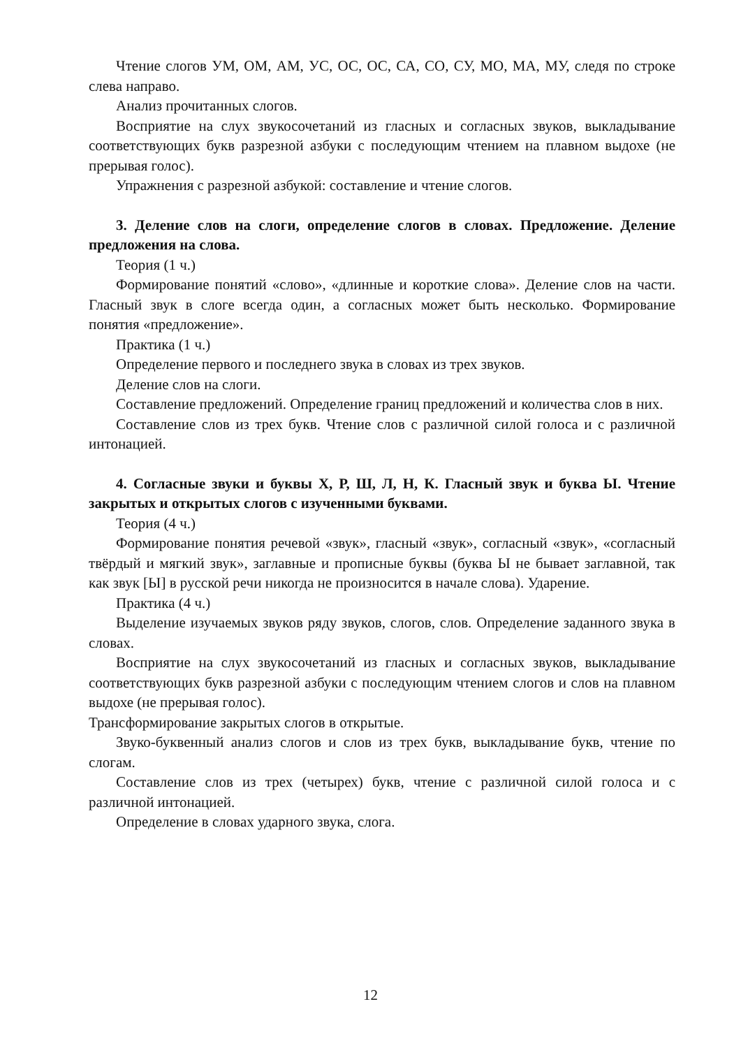Чтение слогов УМ, ОМ, АМ, УС, ОС, ОС, СА, СО, СУ, МО, МА, МУ, следя по строке слева направо.
Анализ прочитанных слогов.
Восприятие на слух звукосочетаний из гласных и согласных звуков, выкладывание соответствующих букв разрезной азбуки с последующим чтением на плавном выдохе (не прерывая голос).
Упражнения с разрезной азбукой: составление и чтение слогов.
3. Деление слов на слоги, определение слогов в словах. Предложение. Деление предложения на слова.
Теория (1 ч.)
Формирование понятий «слово», «длинные и короткие слова». Деление слов на части. Гласный звук в слоге всегда один, а согласных может быть несколько. Формирование понятия «предложение».
Практика (1 ч.)
Определение первого и последнего звука в словах из трех звуков.
Деление слов на слоги.
Составление предложений. Определение границ предложений и количества слов в них.
Составление слов из трех букв. Чтение слов с различной силой голоса и с различной интонацией.
4. Согласные звуки и буквы Х, Р, Ш, Л, Н, К. Гласный звук и буква Ы. Чтение закрытых и открытых слогов с изученными буквами.
Теория (4 ч.)
Формирование понятия речевой «звук», гласный «звук», согласный «звук», «согласный твёрдый и мягкий звук», заглавные и прописные буквы (буква Ы не бывает заглавной, так как звук [Ы] в русской речи никогда не произносится в начале слова). Ударение.
Практика (4 ч.)
Выделение изучаемых звуков ряду звуков, слогов, слов. Определение заданного звука в словах.
Восприятие на слух звукосочетаний из гласных и согласных звуков, выкладывание соответствующих букв разрезной азбуки с последующим чтением слогов и слов на плавном выдохе (не прерывая голос).
Трансформирование закрытых слогов в открытые.
Звуко-буквенный анализ слогов и слов из трех букв, выкладывание букв, чтение по слогам.
Составление слов из трех (четырех) букв, чтение с различной силой голоса и с различной интонацией.
Определение в словах ударного звука, слога.
12